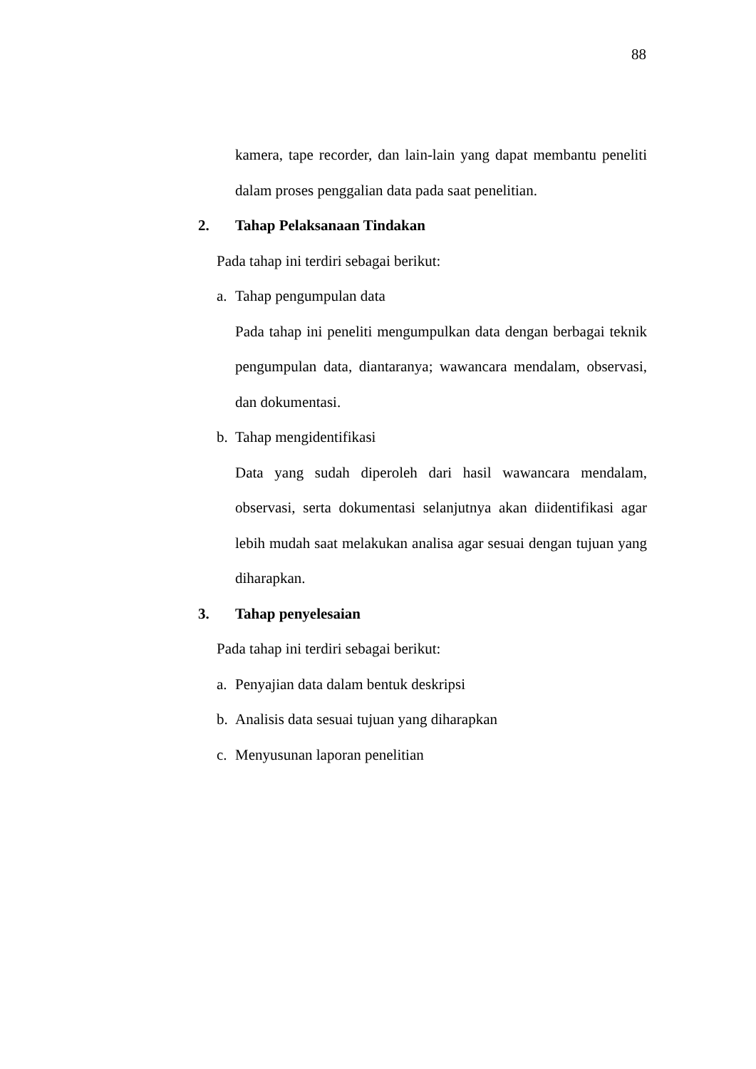88
kamera, tape recorder, dan lain-lain yang dapat membantu peneliti dalam proses penggalian data pada saat penelitian.
2. Tahap Pelaksanaan Tindakan
Pada tahap ini terdiri sebagai berikut:
a. Tahap pengumpulan data
Pada tahap ini peneliti mengumpulkan data dengan berbagai teknik pengumpulan data, diantaranya; wawancara mendalam, observasi, dan dokumentasi.
b. Tahap mengidentifikasi
Data yang sudah diperoleh dari hasil wawancara mendalam, observasi, serta dokumentasi selanjutnya akan diidentifikasi agar lebih mudah saat melakukan analisa agar sesuai dengan tujuan yang diharapkan.
3. Tahap penyelesaian
Pada tahap ini terdiri sebagai berikut:
a. Penyajian data dalam bentuk deskripsi
b. Analisis data sesuai tujuan yang diharapkan
c. Menyusunan laporan penelitian